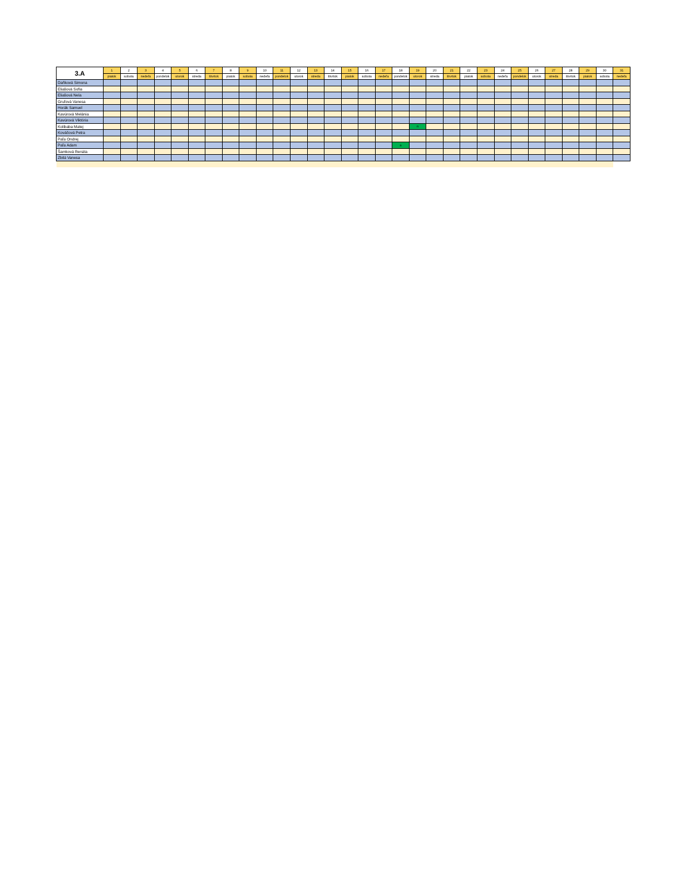| 3.A | 1 | 2 | 3 | 4 | 5 | 6 | 7 | 8 | 9 | 10 | 11 | 12 | 13 | 14 | 15 | 16 | 17 | 18 | 19 | 20 | 21 | 22 | 23 | 24 | 25 | 26 | 27 | 28 | 29 | 30 | 31 |
| | piatok | sobota | nedeľa | pondelok | utorok | streda | štvrtok | piatok | sobota | nedeľa | pondelok | utorok | streda | štvrtok | piatok | sobota | nedeľa | pondelok | utorok | streda | štvrtok | piatok | sobota | nedeľa | pondelok | utorok | streda | štvrtok | piatok | sobota | nedeľa |
| Daňková Simona | | | | | | | | | | | | | | | | | | | | | | | | | | | | | | | |
| Eliašová Sofia | | | | | | | | | | | | | | | | | | | | | | | | | | | | | | | |
| Eliašová Nela | | | | | | | | | | | | | | | | | | | | | | | | | | | | | | | |
| Gruľová Vanesa | | | | | | | | | | | | | | | | | | | | | | | | | | | | | | | |
| Horák Samuel | | | | | | | | | | | | | | | | | | | | | | | | | | | | | | | |
| Kavúrová Melánia | | | | | | | | | | | | | | | | | | | | | | | | | | | | | | | |
| Kavúrová Viktória | | | | | | | | | | | | | | | | | | | | | | | | | | | | | | | |
| Kolibaba Matej | | | | | | | | | | | | | | | | | | | n | | | | | | | | | | | | |
| Kováčová Petra | | | | | | | | | | | | | | | | | | | | | | | | | | | | | | | |
| Paľa Ondrej | | | | | | | | | | | | | | | | | | | | | | | | | | | | | | | |
| Paľa Adam | | | | | | | | | | | | | | | | | | n | | | | | | | | | | | | | |
| Šamková Renáta | | | | | | | | | | | | | | | | | | | | | | | | | | | | | | | |
| Zbilá Vanesa | | | | | | | | | | | | | | | | | | | | | | | | | | | | | | | |